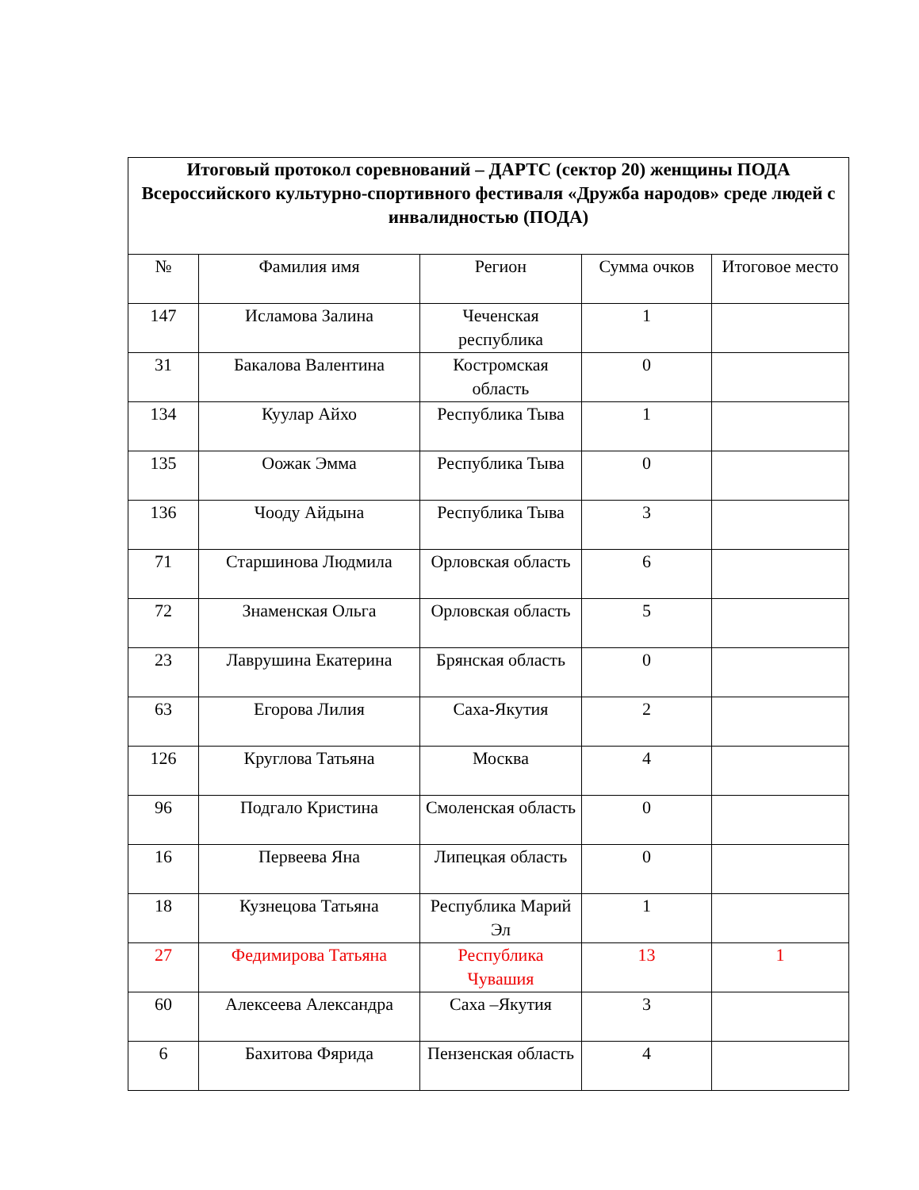| Итоговый протокол соревнований – ДАРТС (сектор 20) женщины ПОДА Всероссийского культурно-спортивного фестиваля «Дружба народов» среде людей с инвалидностью (ПОДА) | | | | |
| --- | --- | --- | --- | --- |
| № | Фамилия имя | Регион | Сумма очков | Итоговое место |
| 147 | Исламова Залина | Чеченская республика | 1 | |
| 31 | Бакалова Валентина | Костромская область | 0 | |
| 134 | Куулар Айхо | Республика Тыва | 1 | |
| 135 | Оожак Эмма | Республика Тыва | 0 | |
| 136 | Чооду Айдына | Республика Тыва | 3 | |
| 71 | Старшинова Людмила | Орловская область | 6 | |
| 72 | Знаменская Ольга | Орловская область | 5 | |
| 23 | Лаврушина Екатерина | Брянская область | 0 | |
| 63 | Егорова Лилия | Саха-Якутия | 2 | |
| 126 | Круглова Татьяна | Москва | 4 | |
| 96 | Подгало Кристина | Смоленская область | 0 | |
| 16 | Первеева Яна | Липецкая область | 0 | |
| 18 | Кузнецова Татьяна | Республика Марий Эл | 1 | |
| 27 | Федимирова Татьяна | Республика Чувашия | 13 | 1 |
| 60 | Алексеева Александра | Саха –Якутия | 3 | |
| 6 | Бахитова Фярида | Пензенская область | 4 | |